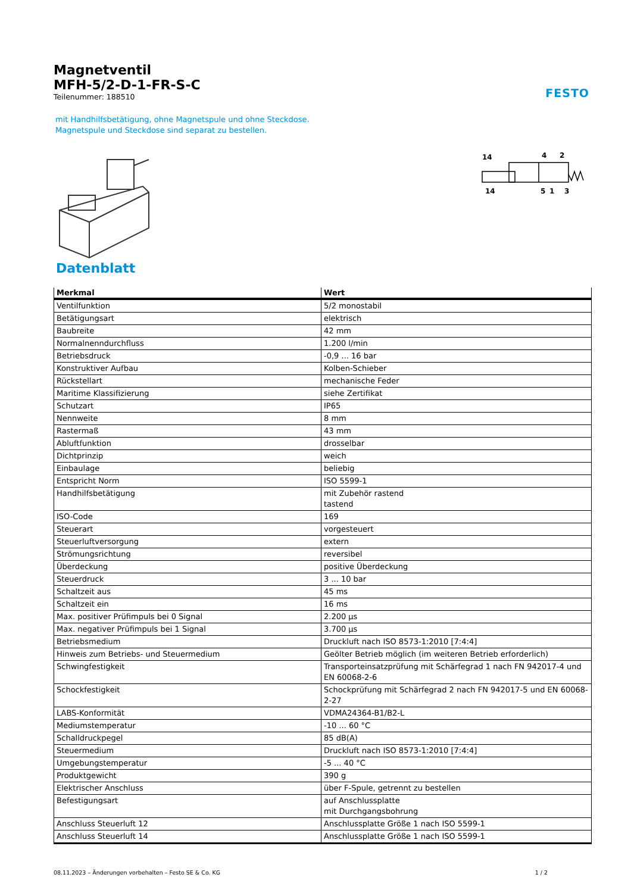Magnetventil
MFH-5/2-D-1-FR-S-C
Teilenummer: 188510
FESTO
mit Handhilfsbetätigung, ohne Magnetspule und ohne Steckdose.
Magnetspule und Steckdose sind separat zu bestellen.
14
4
2
14
5
1
3
Datenblatt
| Merkmal | Wert |
| --- | --- |
| Ventilfunktion | 5/2 monostabil |
| Betätigungsart | elektrisch |
| Baubreite | 42 mm |
| Normalnenndurchfluss | 1.200 l/min |
| Betriebsdruck | -0,9 ... 16 bar |
| Konstruktiver Aufbau | Kolben-Schieber |
| Rückstellart | mechanische Feder |
| Maritime Klassifizierung | siehe Zertifikat |
| Schutzart | IP65 |
| Nennweite | 8 mm |
| Rastermaß | 43 mm |
| Abluftfunktion | drosselbar |
| Dichtprinzip | weich |
| Einbaulage | beliebig |
| Entspricht Norm | ISO 5599-1 |
| Handhilfsbetätigung | mit Zubehör rastend tastend |
| ISO-Code | 169 |
| Steuerart | vorgesteuert |
| Steuerluftversorgung | extern |
| Strömungsrichtung | reversibel |
| Überdeckung | positive Überdeckung |
| Steuerdruck | 3 ... 10 bar |
| Schaltzeit aus | 45 ms |
| Schaltzeit ein | 16 ms |
| Max. positiver Prüfimpuls bei 0 Signal | 2.200 µs |
| Max. negativer Prüfimpuls bei 1 Signal | 3.700 µs |
| Betriebsmedium | Druckluft nach ISO 8573-1:2010 [7:4:4] |
| Hinweis zum Betriebs- und Steuermedium | Geölter Betrieb möglich (im weiteren Betrieb erforderlich) |
| Schwingfestigkeit | Transporteinsatzprüfung mit Schärfegrad 1 nach FN 942017-4 und EN 60068-2-6 |
| Schockfestigkeit | Schockprüfung mit Schärfegrad 2 nach FN 942017-5 und EN 60068-2-27 |
| LABS-Konformität | VDMA24364-B1/B2-L |
| Mediumstemperatur | -10 ... 60 °C |
| Schalldruckpegel | 85 dB(A) |
| Steuermedium | Druckluft nach ISO 8573-1:2010 [7:4:4] |
| Umgebungstemperatur | -5 ... 40 °C |
| Produktgewicht | 390 g |
| Elektrischer Anschluss | über F-Spule, getrennt zu bestellen |
| Befestigungsart | auf Anschlussplatte mit Durchgangsbohrung |
| Anschluss Steuerluft 12 | Anschlussplatte Größe 1 nach ISO 5599-1 |
| Anschluss Steuerluft 14 | Anschlussplatte Größe 1 nach ISO 5599-1 |
08.11.2023 – Änderungen vorbehalten – Festo SE & Co. KG 1 / 2